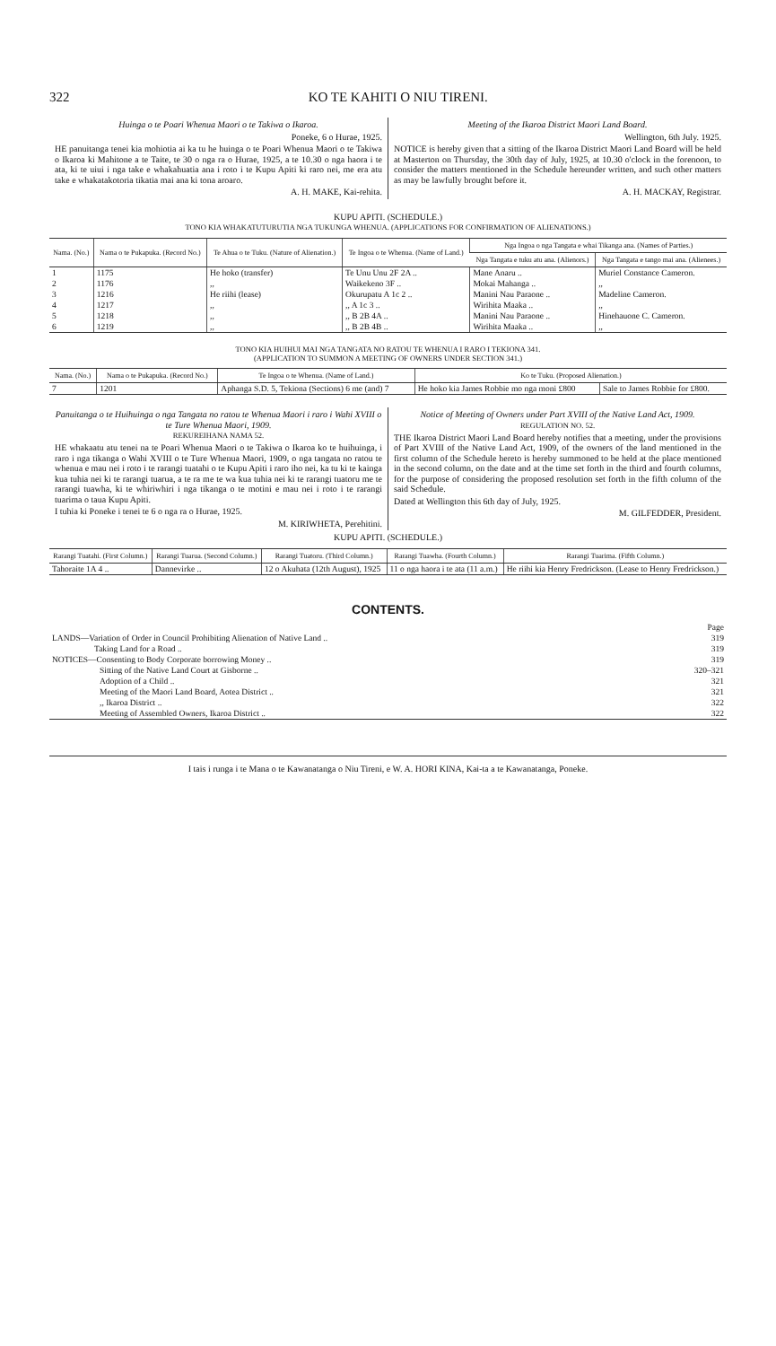322 KO TE KAHITI O NIU TIRENI.
Huinga o te Poari Whenua Maori o te Takiwa o Ikaroa.
Poneke, 6 o Hurae, 1925.
HE panuitanga tenei kia mohiotia ai ka tu he huinga o te Poari Whenua Maori o te Takiwa o Ikaroa ki Mahitone a te Taite, te 30 o nga ra o Hurae, 1925, a te 10.30 o nga haora i te ata, ki te uiui i nga take e whakahuatia ana i roto i te Kupu Apiti ki raro nei, me era atu take e whakatakotoria tikatia mai ana ki tona aroaro.
A. H. MAKE, Kai-rehita.
Meeting of the Ikaroa District Maori Land Board.
Wellington, 6th July. 1925.
NOTICE is hereby given that a sitting of the Ikaroa District Maori Land Board will be held at Masterton on Thursday, the 30th day of July, 1925, at 10.30 o'clock in the forenoon, to consider the matters mentioned in the Schedule hereunder written, and such other matters as may be lawfully brought before it.
A. H. MACKAY, Registrar.
KUPU APITI. (SCHEDULE.)
TONO KIA WHAKATUTURUTIA NGA TUKUNGA WHENUA. (APPLICATIONS FOR CONFIRMATION OF ALIENATIONS.)
| Nama. (No.) | Nama o te Pukapuka. (Record No.) | Te Ahua o te Tuku. (Nature of Alienation.) | Te Ingoa o te Whenua. (Name of Land.) | Nga Ingoa o nga Tangata e whai Tikanga ana. (Names of Parties.) | |
| --- | --- | --- | --- | --- | --- |
| | | | | Nga Tangata e tuku atu ana. (Alienors.) | Nga Tangata e tango mai ana. (Alienees.) |
| 1 | 1175 | He hoko (transfer) | Te Unu Unu 2F 2A .. | Mane Anaru .. | Muriel Constance Cameron. |
| 2 | 1176 | ,, | Waikekeno 3F .. | Mokai Mahanga .. | ,, |
| 3 | 1216 | He riihi (lease) | Okurupatu A 1c 2 .. | Manini Nau Paraone .. | Madeline Cameron. |
| 4 | 1217 | ,, | ,, A 1c 3 .. | Wirihita Maaka .. | ,, |
| 5 | 1218 | ,, | ,, B 2B 4A .. | Manini Nau Paraone .. | Hinehauone C. Cameron. |
| 6 | 1219 | ,, | ,, B 2B 4B .. | Wirihita Maaka .. | ,, |
TONO KIA HUIHUI MAI NGA TANGATA NO RATOU TE WHENUA I RARO I TEKIONA 341.
(APPLICATION TO SUMMON A MEETING OF OWNERS UNDER SECTION 341.)
| Nama. (No.) | Nama o te Pukapuka. (Record No.) | Te Ingoa o te Whenua. (Name of Land.) | Ko te Tuku. (Proposed Alienation.) | |
| --- | --- | --- | --- | --- |
| 7 | 1201 | Aphanga S.D. 5, Tekiona (Sections) 6 me (and) 7 | He hoko kia James Robbie mo nga moni £800 | Sale to James Robbie for £800. |
Panuitanga o te Huihuinga o nga Tangata no ratou te Whenua Maori i raro i Wahi XVIII o te Ture Whenua Maori, 1909.
REKUREIHANA NAMA 52.
HE whakaatu atu tenei na te Poari Whenua Maori o te Takiwa o Ikaroa ko te huihuinga, i raro i nga tikanga o Wahi XVIII o te Ture Whenua Maori, 1909, o nga tangata no ratou te whenua e mau nei i roto i te rarangi tuatahi o te Kupu Apiti i raro iho nei, ka tu ki te kainga kua tuhia nei ki te rarangi tuarua, a te ra me te wa kua tuhia nei ki te rarangi tuatoru me te rarangi tuawha, ki te whiriwhiri i nga tikanga o te motini e mau nei i roto i te rarangi tuarima o taua Kupu Apiti.
I tuhia ki Poneke i tenei te 6 o nga ra o Hurae, 1925.
M. KIRIWHETA, Perehitini.
Notice of Meeting of Owners under Part XVIII of the Native Land Act, 1909.
REGULATION NO. 52.
THE Ikaroa District Maori Land Board hereby notifies that a meeting, under the provisions of Part XVIII of the Native Land Act, 1909, of the owners of the land mentioned in the first column of the Schedule hereto is hereby summoned to be held at the place mentioned in the second column, on the date and at the time set forth in the third and fourth columns, for the purpose of considering the proposed resolution set forth in the fifth column of the said Schedule.
Dated at Wellington this 6th day of July, 1925.
M. GILFEDDER, President.
KUPU APITI. (SCHEDULE.)
| Rarangi Tuatahi. (First Column.) | Rarangi Tuarua. (Second Column.) | Rarangi Tuatoru. (Third Column.) | Rarangi Tuawha. (Fourth Column.) | Rarangi Tuarima. (Fifth Column.) |
| --- | --- | --- | --- | --- |
| Tahoraite 1A 4 .. | Dannevirke .. | 12 o Akuhata (12th August), 1925 | 11 o nga haora i te ata (11 a.m.) | He riihi kia Henry Fredrickson. (Lease to Henry Fredrickson.) |
CONTENTS.
| | Page |
| LANDS—Variation of Order in Council Prohibiting Alienation of Native Land .. | 319 |
| Taking Land for a Road .. | 319 |
| NOTICES—Consenting to Body Corporate borrowing Money .. | 319 |
| Sitting of the Native Land Court at Gisborne .. | 320–321 |
| Adoption of a Child .. | 321 |
| Meeting of the Maori Land Board, Aotea District .. | 321 |
| ,, Ikaroa District .. | 322 |
| Meeting of Assembled Owners, Ikaroa District .. | 322 |
I tais i runga i te Mana o te Kawanatanga o Niu Tireni, e W. A. HORI KINA, Kai-ta a te Kawanatanga, Poneke.